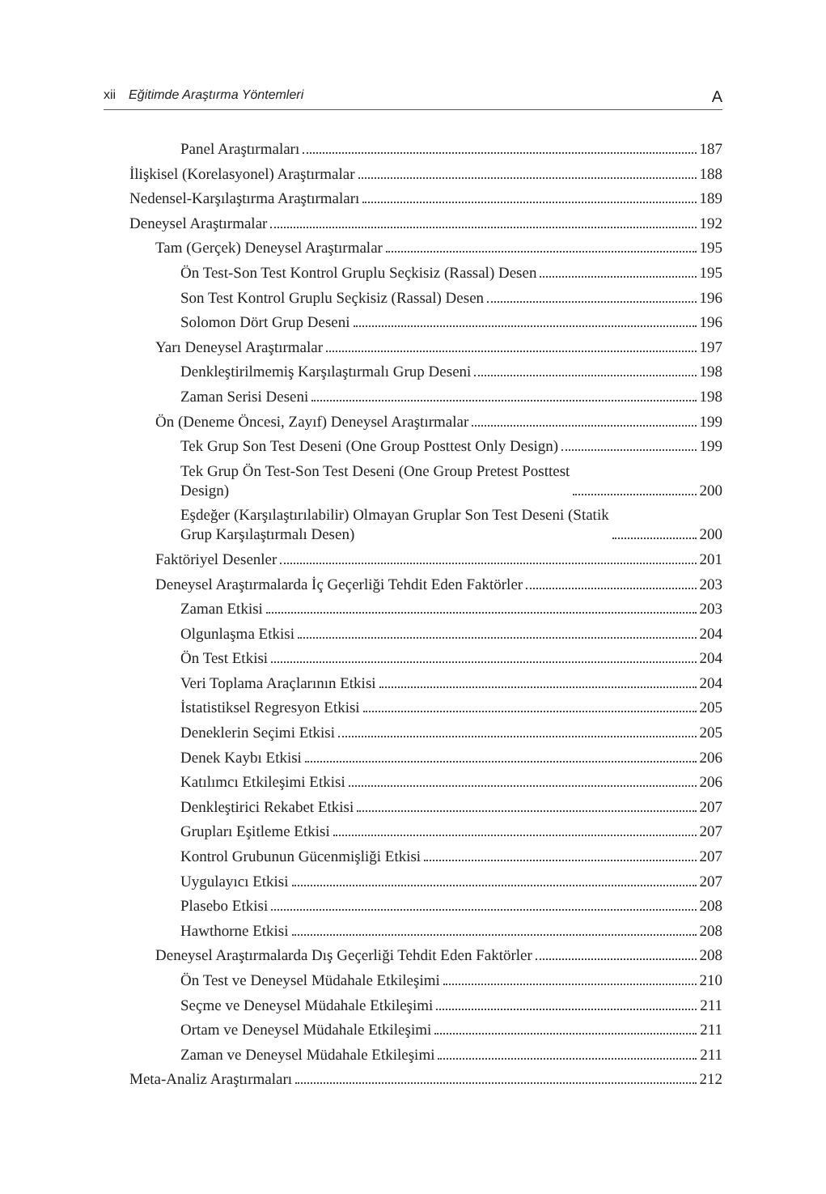xii Eğitimde Araştırma Yöntemleri A
Panel Araştırmaları 187
İlişkisel (Korelasyonel) Araştırmalar 188
Nedensel-Karşılaştırma Araştırmaları 189
Deneysel Araştırmalar 192
Tam (Gerçek) Deneysel Araştırmalar 195
Ön Test-Son Test Kontrol Gruplu Seçkisiz (Rassal) Desen 195
Son Test Kontrol Gruplu Seçkisiz (Rassal) Desen 196
Solomon Dört Grup Deseni 196
Yarı Deneysel Araştırmalar 197
Denkleştirilmemiş Karşılaştırmalı Grup Deseni 198
Zaman Serisi Deseni 198
Ön (Deneme Öncesi, Zayıf) Deneysel Araştırmalar 199
Tek Grup Son Test Deseni (One Group Posttest Only Design) 199
Tek Grup Ön Test-Son Test Deseni (One Group Pretest Posttest
Design) 200
Eşdeğer (Karşılaştırılabilir) Olmayan Gruplar Son Test Deseni (Statik
Grup Karşılaştırmalı Desen) 200
Faktöriyel Desenler 201
Deneysel Araştırmalarda İç Geçerliği Tehdit Eden Faktörler 203
Zaman Etkisi 203
Olgunlaşma Etkisi 204
Ön Test Etkisi 204
Veri Toplama Araçlarının Etkisi 204
İstatistiksel Regresyon Etkisi 205
Deneklerin Seçimi Etkisi 205
Denek Kaybı Etkisi 206
Katılımcı Etkileşimi Etkisi 206
Denkleştirici Rekabet Etkisi 207
Grupları Eşitleme Etkisi 207
Kontrol Grubunun Gücenmişliği Etkisi 207
Uygulayıcı Etkisi 207
Plasebo Etkisi 208
Hawthorne Etkisi 208
Deneysel Araştırmalarda Dış Geçerliği Tehdit Eden Faktörler 208
Ön Test ve Deneysel Müdahale Etkileşimi 210
Seçme ve Deneysel Müdahale Etkileşimi 211
Ortam ve Deneysel Müdahale Etkileşimi 211
Zaman ve Deneysel Müdahale Etkileşimi 211
Meta-Analiz Araştırmaları 212